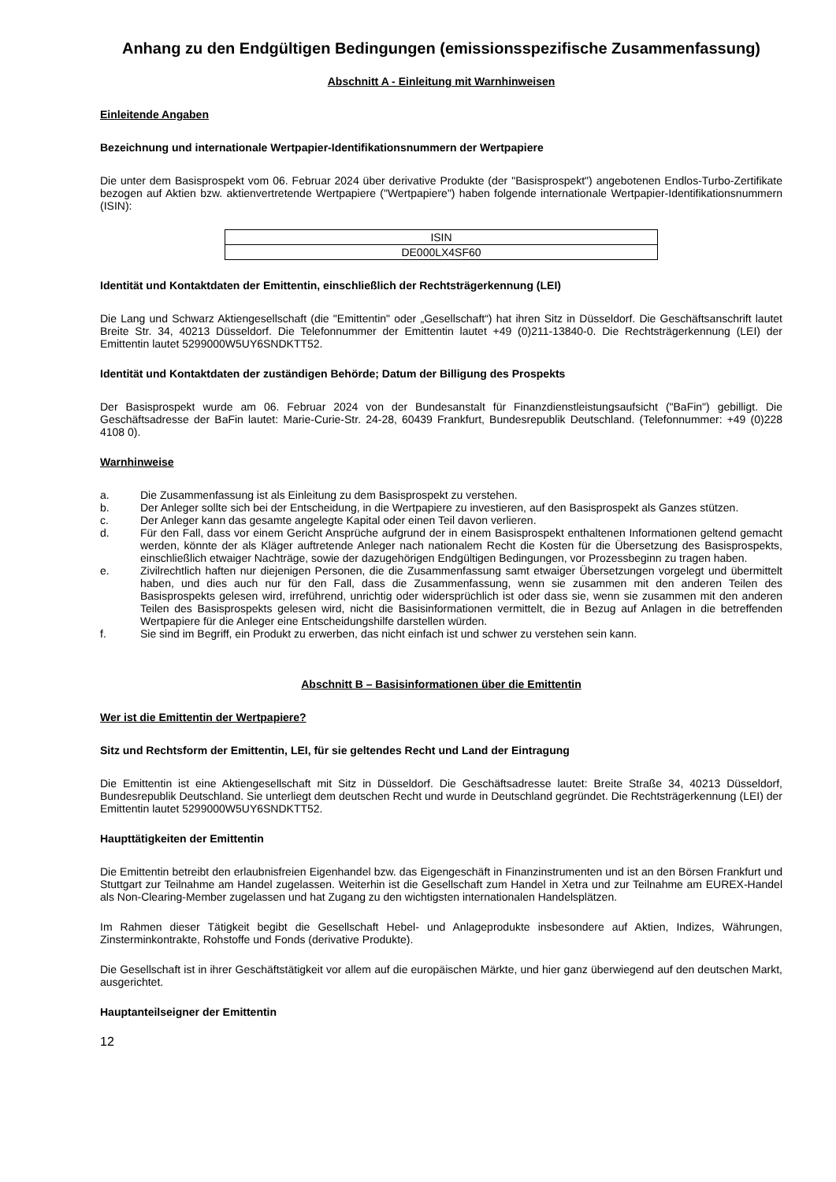Anhang zu den Endgültigen Bedingungen (emissionsspezifische Zusammenfassung)
Abschnitt A - Einleitung mit Warnhinweisen
Einleitende Angaben
Bezeichnung und internationale Wertpapier-Identifikationsnummern der Wertpapiere
Die unter dem Basisprospekt vom 06. Februar 2024 über derivative Produkte (der "Basisprospekt") angebotenen Endlos-Turbo-Zertifikate bezogen auf Aktien bzw. aktienvertretende Wertpapiere ("Wertpapiere") haben folgende internationale Wertpapier-Identifikationsnummern (ISIN):
| ISIN |
| DE000LX4SF60 |
Identität und Kontaktdaten der Emittentin, einschließlich der Rechtsträgerkennung (LEI)
Die Lang und Schwarz Aktiengesellschaft (die "Emittentin" oder „Gesellschaft“) hat ihren Sitz in Düsseldorf. Die Geschäftsanschrift lautet Breite Str. 34, 40213 Düsseldorf. Die Telefonnummer der Emittentin lautet +49 (0)211-13840-0. Die Rechtsträgerkennung (LEI) der Emittentin lautet 5299000W5UY6SNDKTT52.
Identität und Kontaktdaten der zuständigen Behörde; Datum der Billigung des Prospekts
Der Basisprospekt wurde am 06. Februar 2024 von der Bundesanstalt für Finanzdienstleistungsaufsicht ("BaFin") gebilligt. Die Geschäftsadresse der BaFin lautet: Marie-Curie-Str. 24-28, 60439 Frankfurt, Bundesrepublik Deutschland. (Telefonnummer: +49 (0)228 4108 0).
Warnhinweise
a. Die Zusammenfassung ist als Einleitung zu dem Basisprospekt zu verstehen.
b. Der Anleger sollte sich bei der Entscheidung, in die Wertpapiere zu investieren, auf den Basisprospekt als Ganzes stützen.
c. Der Anleger kann das gesamte angelegte Kapital oder einen Teil davon verlieren.
d. Für den Fall, dass vor einem Gericht Ansprüche aufgrund der in einem Basisprospekt enthaltenen Informationen geltend gemacht werden, könnte der als Kläger auftretende Anleger nach nationalem Recht die Kosten für die Übersetzung des Basisprospekts, einschließlich etwaiger Nachträge, sowie der dazugehörigen Endgültigen Bedingungen, vor Prozessbeginn zu tragen haben.
e. Zivilrechtlich haften nur diejenigen Personen, die die Zusammenfassung samt etwaiger Übersetzungen vorgelegt und übermittelt haben, und dies auch nur für den Fall, dass die Zusammenfassung, wenn sie zusammen mit den anderen Teilen des Basisprospekts gelesen wird, irreführend, unrichtig oder widersprüchlich ist oder dass sie, wenn sie zusammen mit den anderen Teilen des Basisprospekts gelesen wird, nicht die Basisinformationen vermittelt, die in Bezug auf Anlagen in die betreffenden Wertpapiere für die Anleger eine Entscheidungshilfe darstellen würden.
f. Sie sind im Begriff, ein Produkt zu erwerben, das nicht einfach ist und schwer zu verstehen sein kann.
Abschnitt B – Basisinformationen über die Emittentin
Wer ist die Emittentin der Wertpapiere?
Sitz und Rechtsform der Emittentin, LEI, für sie geltendes Recht und Land der Eintragung
Die Emittentin ist eine Aktiengesellschaft mit Sitz in Düsseldorf. Die Geschäftsadresse lautet: Breite Straße 34, 40213 Düsseldorf, Bundesrepublik Deutschland. Sie unterliegt dem deutschen Recht und wurde in Deutschland gegründet. Die Rechtsträgerkennung (LEI) der Emittentin lautet 5299000W5UY6SNDKTT52.
Haupttätigkeiten der Emittentin
Die Emittentin betreibt den erlaubnisfreien Eigenhandel bzw. das Eigengeschäft in Finanzinstrumenten und ist an den Börsen Frankfurt und Stuttgart zur Teilnahme am Handel zugelassen. Weiterhin ist die Gesellschaft zum Handel in Xetra und zur Teilnahme am EUREX-Handel als Non-Clearing-Member zugelassen und hat Zugang zu den wichtigsten internationalen Handelsplätzen.
Im Rahmen dieser Tätigkeit begibt die Gesellschaft Hebel- und Anlageprodukte insbesondere auf Aktien, Indizes, Währungen, Zinsterminkontrakte, Rohstoffe und Fonds (derivative Produkte).
Die Gesellschaft ist in ihrer Geschäftstätigkeit vor allem auf die europäischen Märkte, und hier ganz überwiegend auf den deutschen Markt, ausgerichtet.
Hauptanteilseigner der Emittentin
12